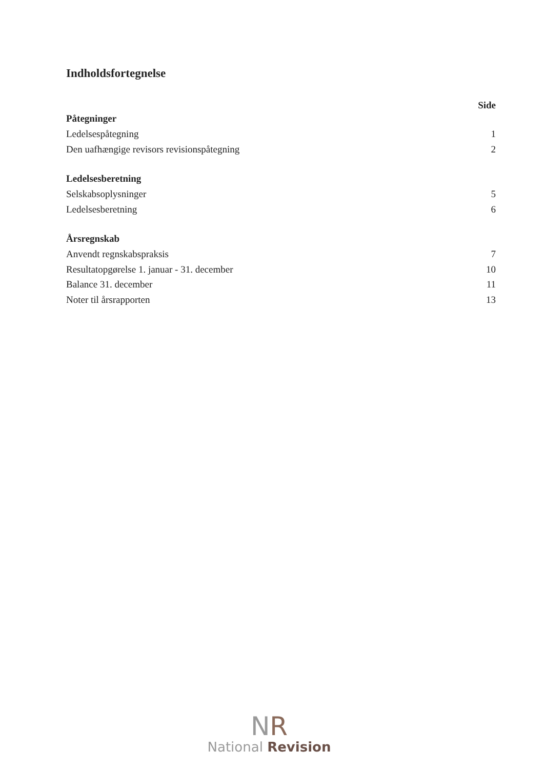Indholdsfortegnelse
Side
Påtegninger
Ledelsespåtegning 1
Den uafhængige revisors revisionspåtegning 2
Ledelsesberetning
Selskabsoplysninger 5
Ledelsesberetning 6
Årsregnskab
Anvendt regnskabspraksis 7
Resultatopgørelse 1. januar - 31. december 10
Balance 31. december 11
Noter til årsrapporten 13
NR
National Revision